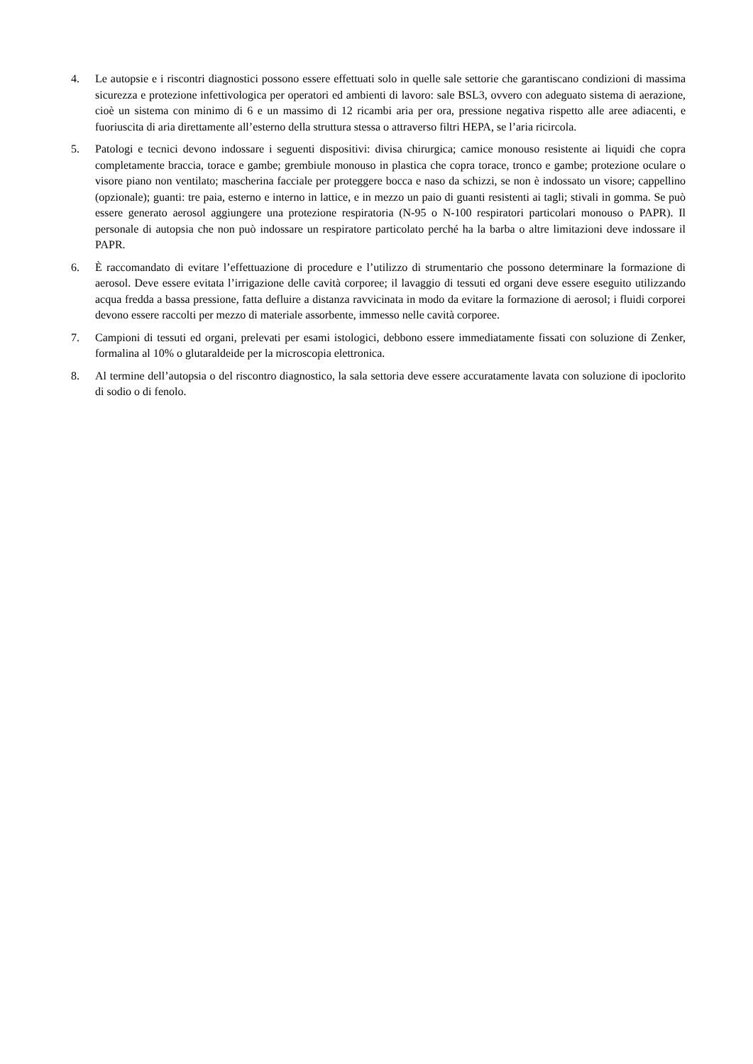4. Le autopsie e i riscontri diagnostici possono essere effettuati solo in quelle sale settorie che garantiscano condizioni di massima sicurezza e protezione infettivologica per operatori ed ambienti di lavoro: sale BSL3, ovvero con adeguato sistema di aerazione, cioè un sistema con minimo di 6 e un massimo di 12 ricambi aria per ora, pressione negativa rispetto alle aree adiacenti, e fuoriuscita di aria direttamente all’esterno della struttura stessa o attraverso filtri HEPA, se l’aria ricircola.
5. Patologi e tecnici devono indossare i seguenti dispositivi: divisa chirurgica; camice monouso resistente ai liquidi che copra completamente braccia, torace e gambe; grembiule monouso in plastica che copra torace, tronco e gambe; protezione oculare o visore piano non ventilato; mascherina facciale per proteggere bocca e naso da schizzi, se non è indossato un visore; cappellino (opzionale); guanti: tre paia, esterno e interno in lattice, e in mezzo un paio di guanti resistenti ai tagli; stivali in gomma. Se può essere generato aerosol aggiungere una protezione respiratoria (N-95 o N-100 respiratori particolari monouso o PAPR). Il personale di autopsia che non può indossare un respiratore particolato perché ha la barba o altre limitazioni deve indossare il PAPR.
6. È raccomandato di evitare l’effettuazione di procedure e l’utilizzo di strumentario che possono determinare la formazione di aerosol. Deve essere evitata l’irrigazione delle cavità corporee; il lavaggio di tessuti ed organi deve essere eseguito utilizzando acqua fredda a bassa pressione, fatta defluire a distanza ravvicinata in modo da evitare la formazione di aerosol; i fluidi corporei devono essere raccolti per mezzo di materiale assorbente, immesso nelle cavità corporee.
7. Campioni di tessuti ed organi, prelevati per esami istologici, debbono essere immediatamente fissati con soluzione di Zenker, formalina al 10% o glutaraldeide per la microscopia elettronica.
8. Al termine dell’autopsia o del riscontro diagnostico, la sala settoria deve essere accuratamente lavata con soluzione di ipoclorito di sodio o di fenolo.